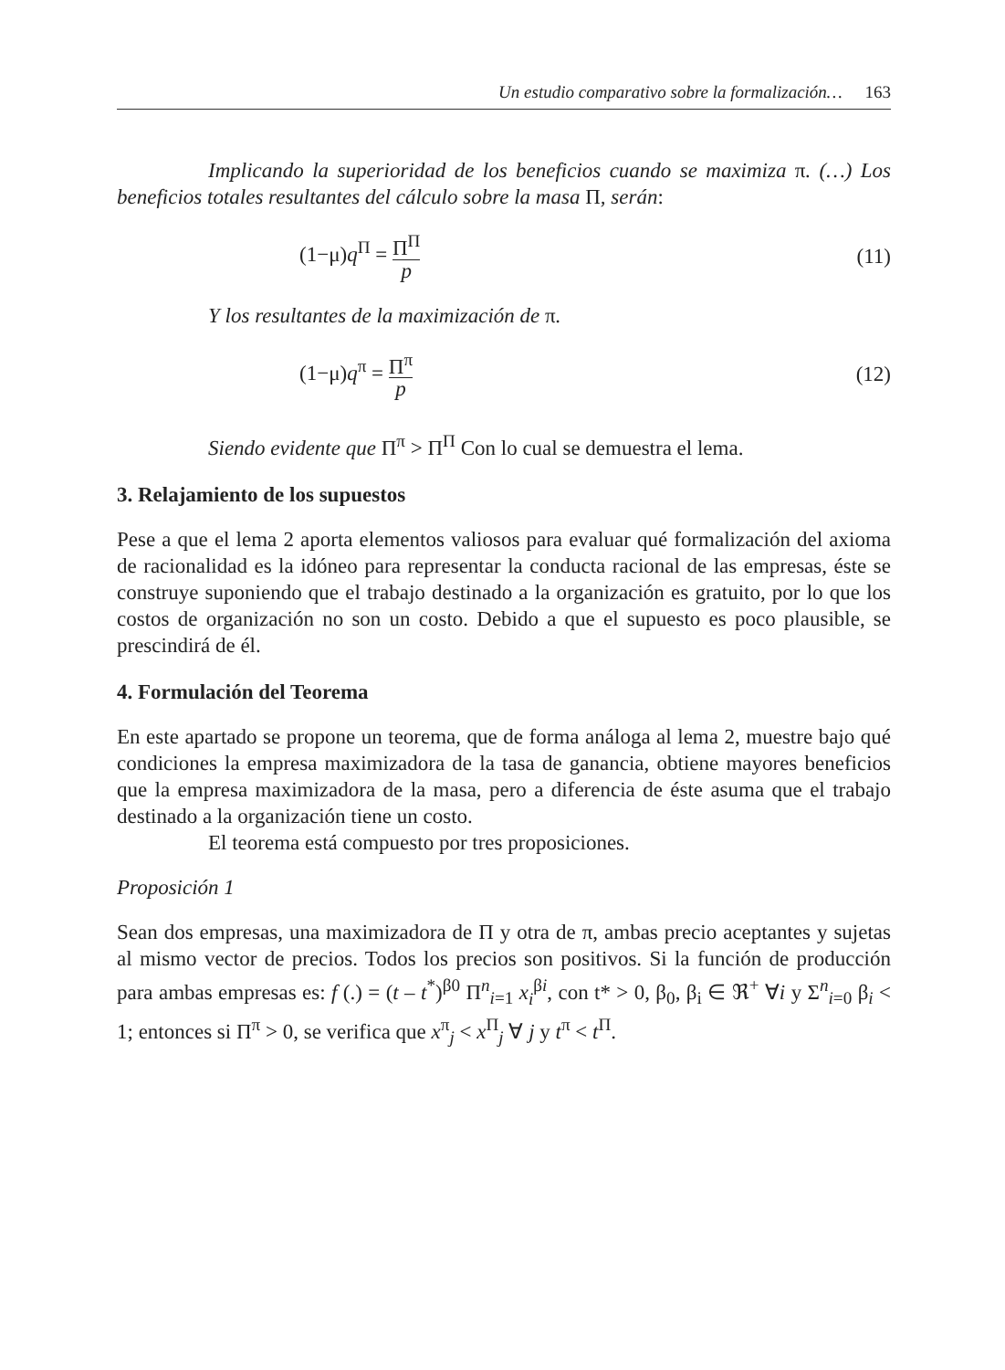Un estudio comparativo sobre la formalización… 163
Implicando la superioridad de los beneficios cuando se maximiza π. (…) Los beneficios totales resultantes del cálculo sobre la masa Π, serán:
(1−μ)q<sup>Π</sup> = Π<sup>Π</sup> p (11)
Y los resultantes de la maximización de π.
(1−μ)q<sup>π</sup> = Π<sup>π</sup> p (12)
Siendo evidente que Π<sup>π</sup> > Π<sup>Π</sup> Con lo cual se demuestra el lema.
3. Relajamiento de los supuestos
Pese a que el lema 2 aporta elementos valiosos para evaluar qué formalización del axioma de racionalidad es la idóneo para representar la conducta racional de las empresas, éste se construye suponiendo que el trabajo destinado a la organización es gratuito, por lo que los costos de organización no son un costo. Debido a que el supuesto es poco plausible, se prescindirá de él.
4. Formulación del Teorema
En este apartado se propone un teorema, que de forma análoga al lema 2, muestre bajo qué condiciones la empresa maximizadora de la tasa de ganancia, obtiene mayores beneficios que la empresa maximizadora de la masa, pero a diferencia de éste asuma que el trabajo destinado a la organización tiene un costo.
El teorema está compuesto por tres proposiciones.
Proposición 1
Sean dos empresas, una maximizadora de Π y otra de π, ambas precio aceptantes y sujetas al mismo vector de precios. Todos los precios son positivos. Si la función de producción para ambas empresas es: f (.) = (t – t<sup>*</sup>)<sup>β0</sup> Π<sup>n</sup><sub>i=1</sub> x<sub>i</sub><sup>βi</sup>, con t* > 0, β<sub>0</sub>, β<sub>i</sub> ∈ ℜ<sup>+</sup> ∀i y Σ<sup>n</sup><sub>i=0</sub> β<sub>i</sub> < 1; entonces si Π<sup>π</sup> > 0, se verifica que x<sup>π</sup><sub>j</sub> < x<sup>Π</sup><sub>j</sub> ∀ j y t<sup>π</sup> < t<sup>Π</sup>.